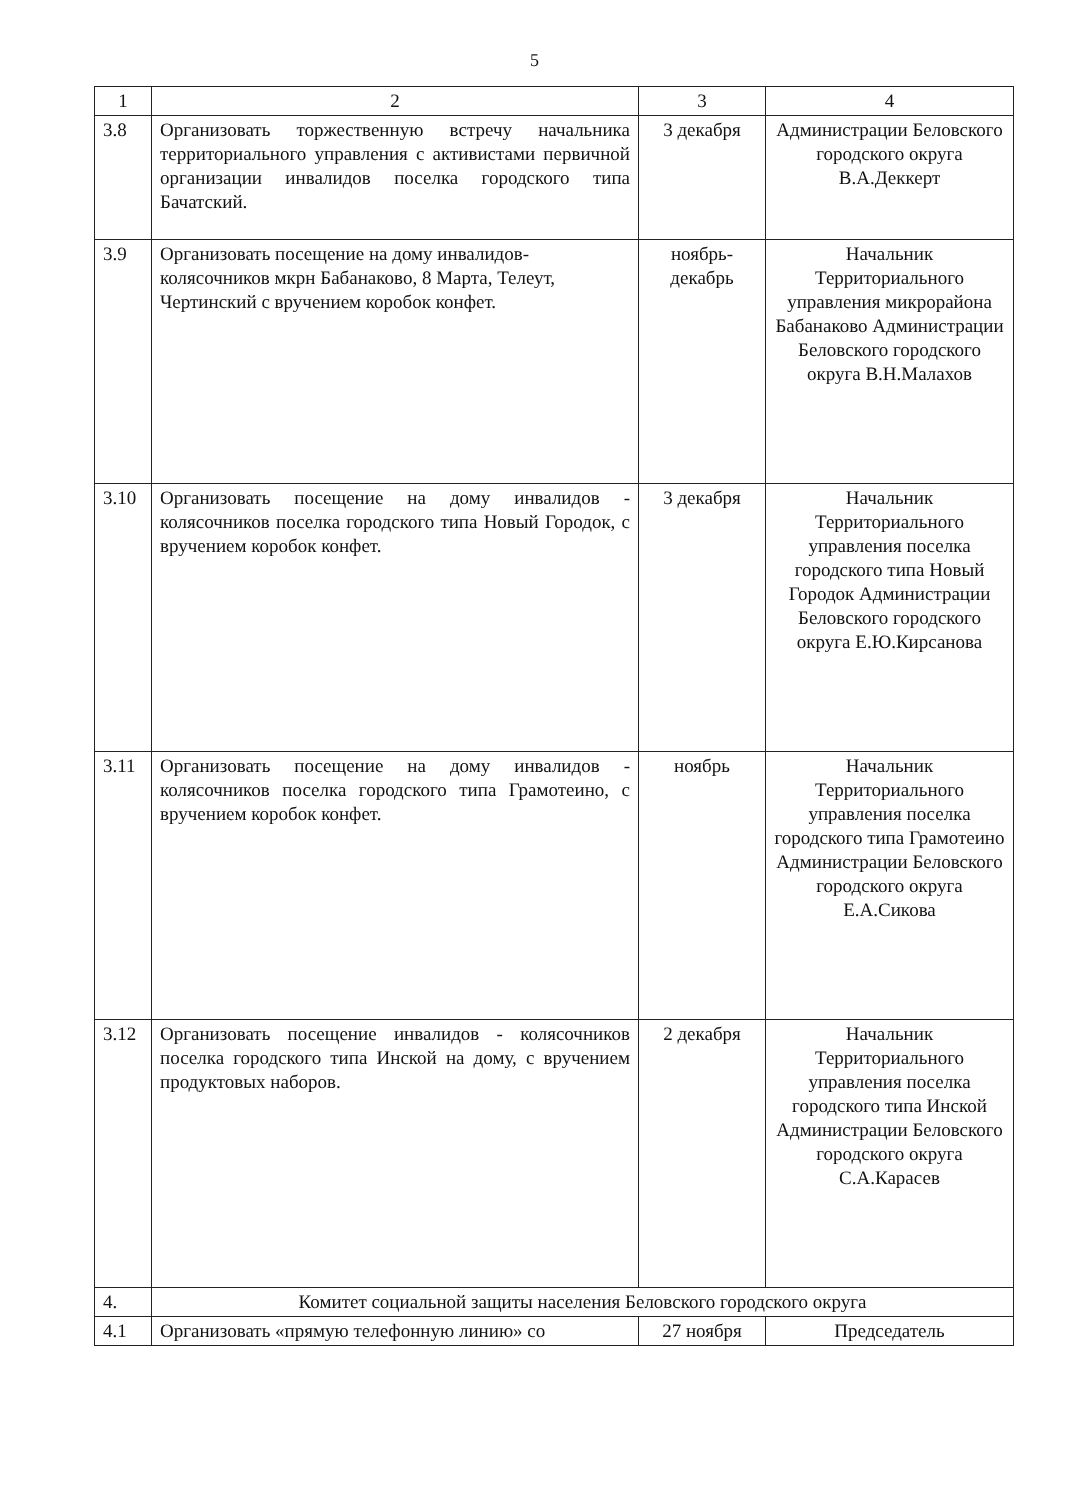5
| 1 | 2 | 3 | 4 |
| 3.8 | Организовать торжественную встречу начальника территориального управления с активистами первичной организации инвалидов поселка городского типа Бачатский. | 3 декабря | Администрации Беловского городского округа В.А.Деккерт |
| 3.9 | Организовать посещение на дому инвалидов-колясочников мкрн Бабанаково, 8 Марта, Телеут, Чертинский с вручением коробок конфет. | ноябрь-декабрь | Начальник Территориального управления микрорайона Бабанаково Администрации Беловского городского округа В.Н.Малахов |
| 3.10 | Организовать посещение на дому инвалидов - колясочников поселка городского типа Новый Городок, с вручением коробок конфет. | 3 декабря | Начальник Территориального управления поселка городского типа Новый Городок Администрации Беловского городского округа Е.Ю.Кирсанова |
| 3.11 | Организовать посещение на дому инвалидов - колясочников поселка городского типа Грамотеино, с вручением коробок конфет. | ноябрь | Начальник Территориального управления поселка городского типа Грамотеино Администрации Беловского городского округа Е.А.Сикова |
| 3.12 | Организовать посещение инвалидов - колясочников поселка городского типа Инской на дому, с вручением продуктовых наборов. | 2 декабря | Начальник Территориального управления поселка городского типа Инской Администрации Беловского городского округа С.А.Карасев |
| 4. | Комитет социальной защиты населения Беловского городского округа | | |
| 4.1 | Организовать «прямую телефонную линию» со | 27 ноября | Председатель |